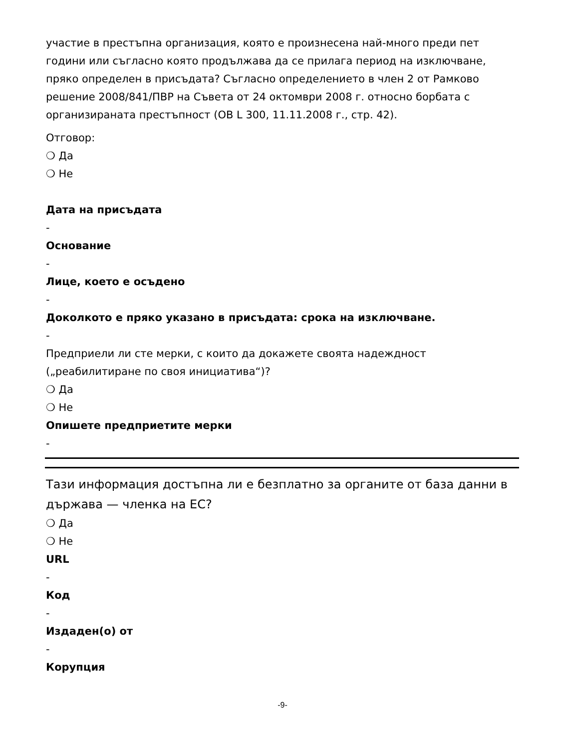участие в престъпна организация, която е произнесена най-много преди пет години или съгласно която продължава да се прилага период на изключване, пряко определен в присъдата? Съгласно определението в член 2 от Рамково решение 2008/841/ПВР на Съвета от 24 октомври 2008 г. относно борбата с организираната престъпност (ОВ L 300, 11.11.2008 г., стр. 42).
Отговор:
❍ Да
❍ Не
Дата на присъдата
-
Основание
-
Лице, което е осъдено
-
Доколкото е пряко указано в присъдата: срока на изключване.
-
Предприели ли сте мерки, с които да докажете своята надеждност („реабилитиране по своя инициатива“)?
❍ Да
❍ Не
Опишете предприетите мерки
-
Тази информация достъпна ли е безплатно за органите от база данни в държава — членка на ЕС?
❍ Да
❍ Не
URL
-
Код
-
Издаден(о) от
-
Корупция
-9-